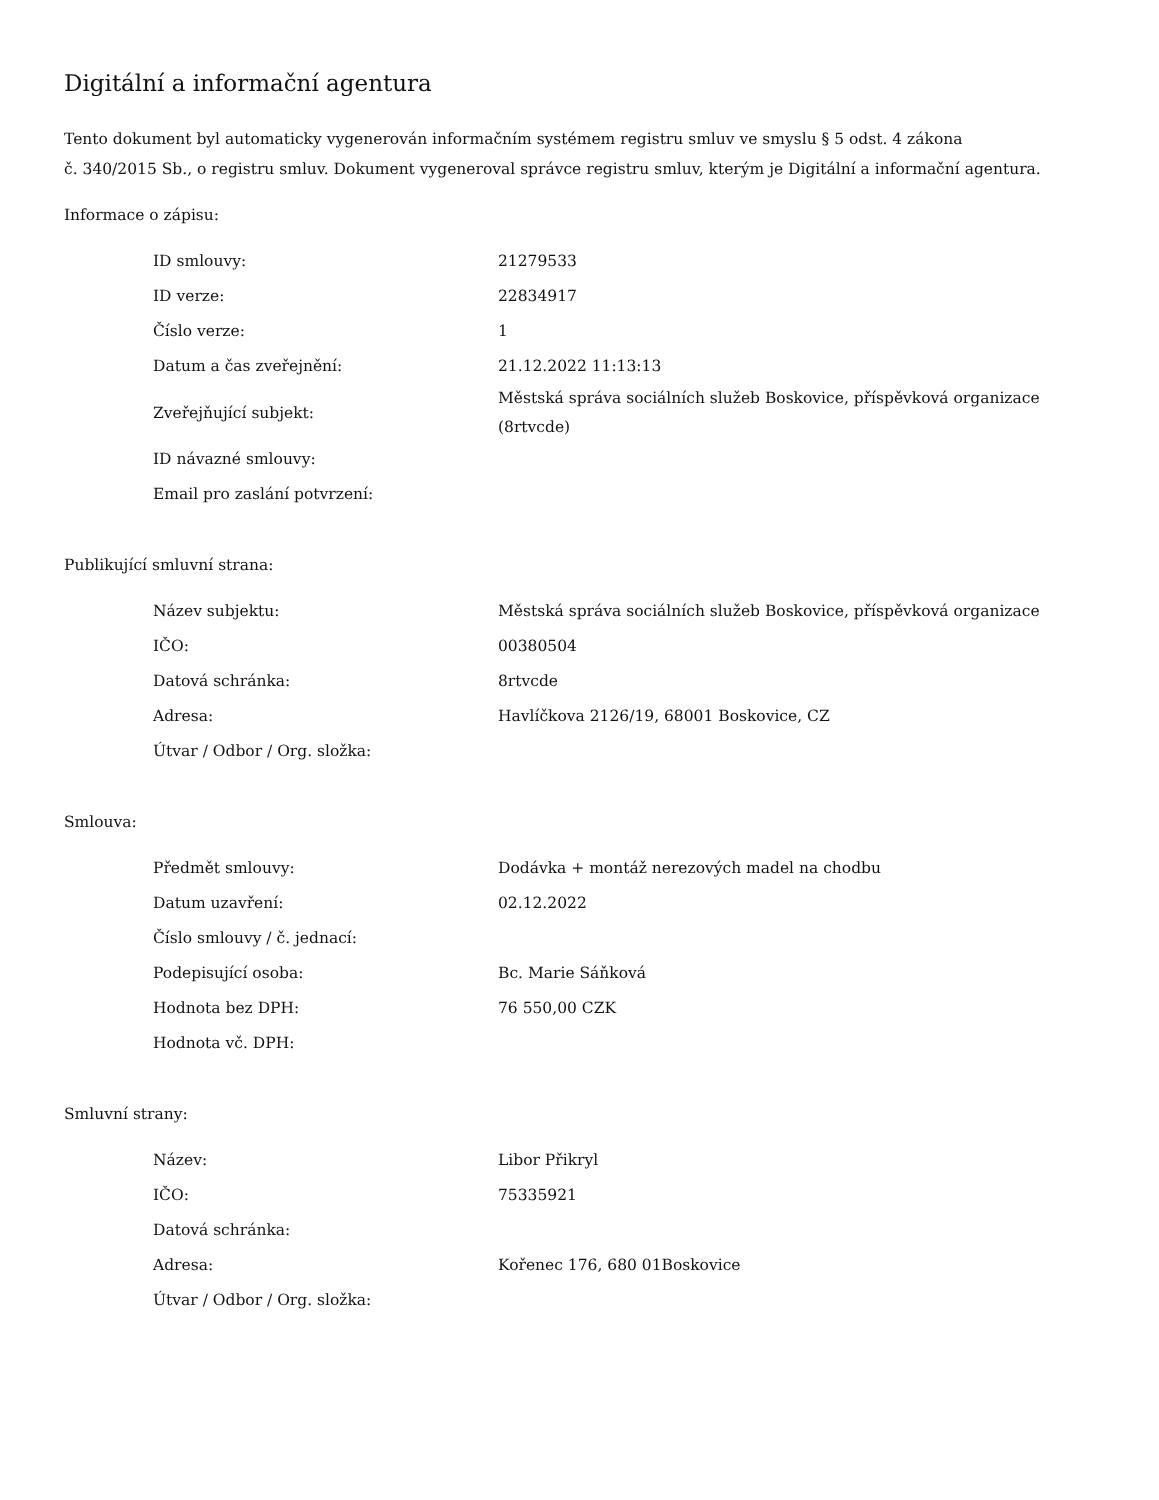Digitální a informační agentura
Tento dokument byl automaticky vygenerován informačním systémem registru smluv ve smyslu § 5 odst. 4 zákona
č. 340/2015 Sb., o registru smluv. Dokument vygeneroval správce registru smluv, kterým je Digitální a informační agentura.
Informace o zápisu:
| ID smlouvy: | 21279533 |
| ID verze: | 22834917 |
| Číslo verze: | 1 |
| Datum a čas zveřejnění: | 21.12.2022 11:13:13 |
| Zveřejňující subjekt: | Městská správa sociálních služeb Boskovice, příspěvková organizace (8rtvcde) |
| ID návazné smlouvy: | |
| Email pro zaslání potvrzení: | |
Publikující smluvní strana:
| Název subjektu: | Městská správa sociálních služeb Boskovice, příspěvková organizace |
| IČO: | 00380504 |
| Datová schránka: | 8rtvcde |
| Adresa: | Havlíčkova 2126/19, 68001 Boskovice, CZ |
| Útvar / Odbor / Org. složka: | |
Smlouva:
| Předmět smlouvy: | Dodávka + montáž nerezových madel na chodbu |
| Datum uzavření: | 02.12.2022 |
| Číslo smlouvy / č. jednací: | |
| Podepisující osoba: | Bc. Marie Sáňková |
| Hodnota bez DPH: | 76 550,00 CZK |
| Hodnota vč. DPH: | |
Smluvní strany:
| Název: | Libor Přikryl |
| IČO: | 75335921 |
| Datová schránka: | |
| Adresa: | Kořenec 176, 680 01Boskovice |
| Útvar / Odbor / Org. složka: | |